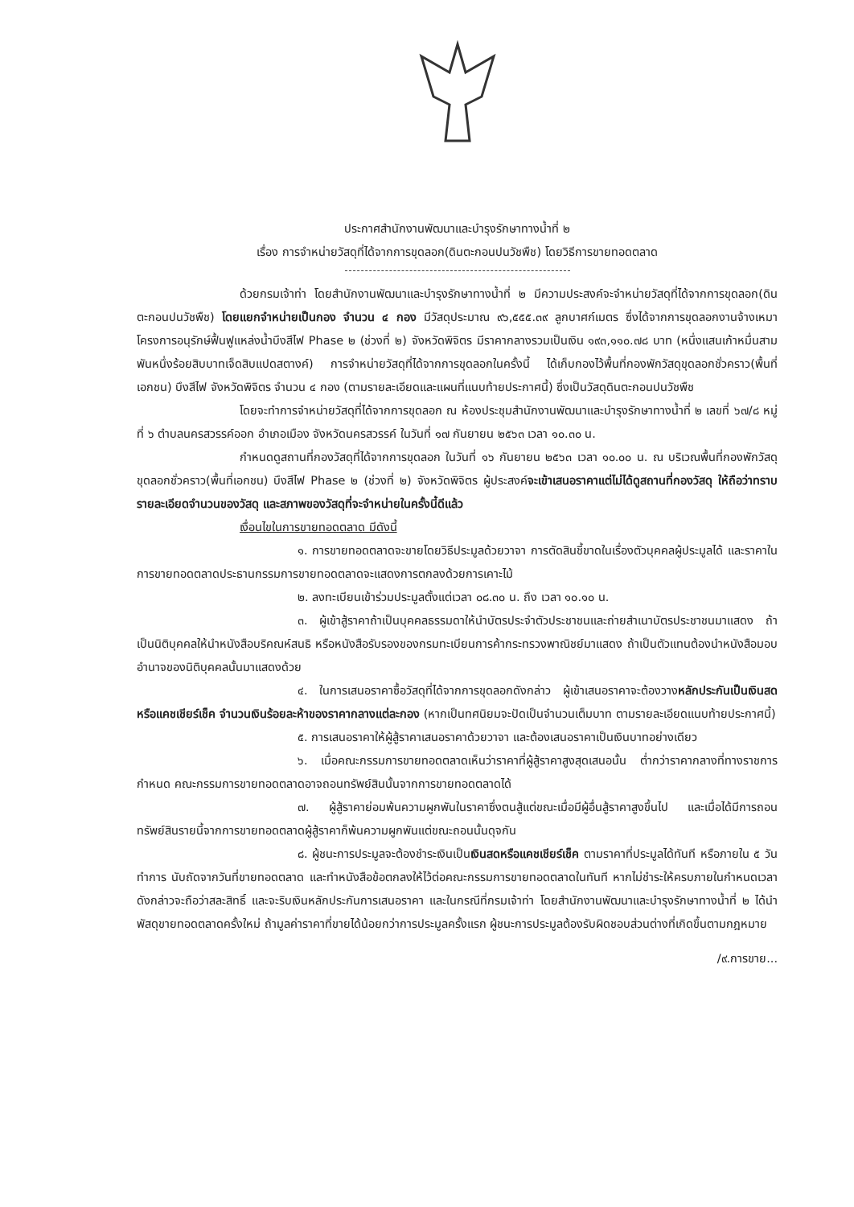ประกาศสำนักงานพัฒนาและบำรุงรักษาทางน้ำที่ ๒
เรื่อง การจำหน่ายวัสดุที่ได้จากการขุดลอก(ดินตะกอนปนวัชพืช) โดยวิธีการขายทอดตลาด
ด้วยกรมเจ้าท่า โดยสำนักงานพัฒนาและบำรุงรักษาทางน้ำที่ ๒ มีความประสงค์จะจำหน่ายวัสดุที่ได้จากการขุดลอก(ดินตะกอนปนวัชพืช) โดยแยกจำหน่ายเป็นกอง จำนวน ๔ กอง มีวัสดุประมาณ ๙๖,๕๕๕.๓๙ ลูกบาศก์เมตร ซึ่งได้จากการขุดลอกงานจ้างเหมาโครงการอนุรักษ์ฟื้นฟูแหล่งน้ำบึงสีไฟ Phase ๒ (ช่วงที่ ๒) จังหวัดพิจิตร มีราคากลางรวมเป็นเงิน ๑๙๓,๑๑๐.๗๘ บาท (หนึ่งแสนเก้าหมื่นสามพันหนึ่งร้อยสิบบาทเจ็ดสิบแปดสตางค์) การจำหน่ายวัสดุที่ได้จากการขุดลอกในครั้งนี้ ได้เก็บกองไว้พื้นที่กองพักวัสดุขุดลอกชั่วคราว(พื้นที่เอกชน) บึงสีไฟ จังหวัดพิจิตร จำนวน ๔ กอง (ตามรายละเอียดและแผนที่แนบท้ายประกาศนี้) ซึ่งเป็นวัสดุดินตะกอนปนวัชพืช
โดยจะทำการจำหน่ายวัสดุที่ได้จากการขุดลอก ณ ห้องประชุมสำนักงานพัฒนาและบำรุงรักษาทางน้ำที่ ๒ เลขที่ ๖๗/๘ หมู่ที่ ๖ ตำบลนครสวรรค์ออก อำเภอเมือง จังหวัดนครสวรรค์ ในวันที่ ๑๗ กันยายน ๒๕๖๓ เวลา ๑๐.๓๐ น.
กำหนดดูสถานที่กองวัสดุที่ได้จากการขุดลอก ในวันที่ ๑๖ กันยายน ๒๕๖๓ เวลา ๑๐.๐๐ น. ณ บริเวณพื้นที่กองพักวัสดุขุดลอกชั่วคราว(พื้นที่เอกชน) บึงสีไฟ Phase ๒ (ช่วงที่ ๒) จังหวัดพิจิตร ผู้ประสงค์จะเข้าเสนอราคาแต่ไม่ได้ดูสถานที่กองวัสดุ ให้ถือว่าทราบรายละเอียดจำนวนของวัสดุ และสภาพของวัสดุที่จะจำหน่ายในครั้งนี้ดีแล้ว
เงื่อนไขในการขายทอดตลาด มีดังนี้
๑. การขายทอดตลาดจะขายโดยวิธีประมูลด้วยวาจา การตัดสินชี้ขาดในเรื่องตัวบุคคลผู้ประมูลได้ และราคาในการขายทอดตลาดประธานกรรมการขายทอดตลาดจะแสดงการตกลงด้วยการเคาะไม้
๒. ลงทะเบียนเข้าร่วมประมูลตั้งแต่เวลา ๐๘.๓๐ น. ถึง เวลา ๑๐.๑๐ น.
๓. ผู้เข้าสู้ราคาถ้าเป็นบุคคลธรรมดาให้นำบัตรประจำตัวประชาชนและถ่ายสำเนาบัตรประชาชนมาแสดง ถ้าเป็นนิติบุคคลให้นำหนังสือบริคณห์สนธิ หรือหนังสือรับรองของกรมทะเบียนการค้ากระทรวงพาณิชย์มาแสดง ถ้าเป็นตัวแทนต้องนำหนังสือมอบอำนาจของนิติบุคคลนั้นมาแสดงด้วย
๔. ในการเสนอราคาซื้อวัสดุที่ได้จากการขุดลอกดังกล่าว ผู้เข้าเสนอราคาจะต้องวางหลักประกันเป็นเงินสดหรือแคชเชียร์เช็ค จำนวนเงินร้อยละห้าของราคากลางแต่ละกอง (หากเป็นทศนิยมจะปัดเป็นจำนวนเต็มบาท ตามรายละเอียดแนบท้ายประกาศนี้)
๕. การเสนอราคาให้ผู้สู้ราคาเสนอราคาด้วยวาจา และต้องเสนอราคาเป็นเงินบาทอย่างเดียว
๖. เมื่อคณะกรรมการขายทอดตลาดเห็นว่าราคาที่ผู้สู้ราคาสูงสุดเสนอนั้น ต่ำกว่าราคากลางที่ทางราชการกำหนด คณะกรรมการขายทอดตลาดอาจถอนทรัพย์สินนั้นจากการขายทอดตลาดได้
๗. ผู้สู้ราคาย่อมพ้นความผูกพันในราคาซึ่งตนสู้แต่ขณะเมื่อมีผู้อื่นสู้ราคาสูงขึ้นไป และเมื่อได้มีการถอนทรัพย์สินรายนี้จากการขายทอดตลาดผู้สู้ราคาก็พ้นความผูกพันแต่ขณะถอนนั้นดุจกัน
๘. ผู้ชนะการประมูลจะต้องชำระเงินเป็นเงินสดหรือแคชเชียร์เช็ค ตามราคาที่ประมูลได้ทันที หรือภายใน ๕ วันทำการ นับถัดจากวันที่ขายทอดตลาด และทำหนังสือข้อตกลงให้ไว้ต่อคณะกรรมการขายทอดตลาดในทันที หากไม่ชำระให้ครบภายในกำหนดเวลาดังกล่าวจะถือว่าสละสิทธิ์ และจะริบเงินหลักประกันการเสนอราคา และในกรณีที่กรมเจ้าท่า โดยสำนักงานพัฒนาและบำรุงรักษาทางน้ำที่ ๒ ได้นำพัสดุขายทอดตลาดครั้งใหม่ ถ้ามูลค่าราคาที่ขายได้น้อยกว่าการประมูลครั้งแรก ผู้ชนะการประมูลต้องรับผิดชอบส่วนต่างที่เกิดขึ้นตามกฎหมาย
/๙.การขาย...